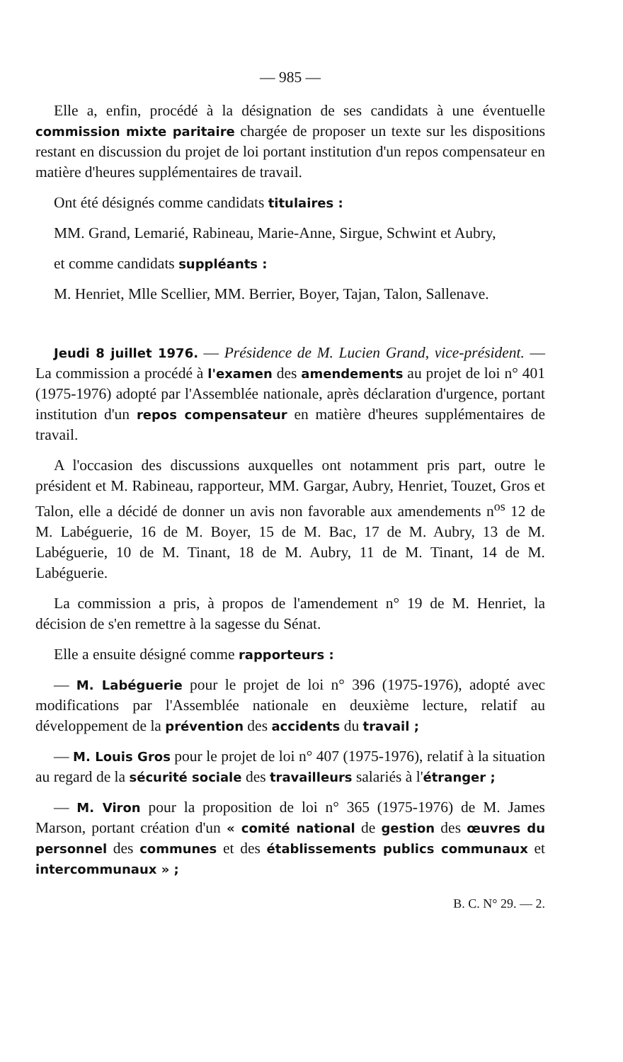— 985 —
Elle a, enfin, procédé à la désignation de ses candidats à une éventuelle commission mixte paritaire chargée de proposer un texte sur les dispositions restant en discussion du projet de loi portant institution d'un repos compensateur en matière d'heures supplémentaires de travail.
Ont été désignés comme candidats titulaires :
MM. Grand, Lemarié, Rabineau, Marie-Anne, Sirgue, Schwint et Aubry,
et comme candidats suppléants :
M. Henriet, Mlle Scellier, MM. Berrier, Boyer, Tajan, Talon, Sallenave.
Jeudi 8 juillet 1976. — Présidence de M. Lucien Grand, vice-président. — La commission a procédé à l'examen des amendements au projet de loi n° 401 (1975-1976) adopté par l'Assemblée nationale, après déclaration d'urgence, portant institution d'un repos compensateur en matière d'heures supplémentaires de travail.
A l'occasion des discussions auxquelles ont notamment pris part, outre le président et M. Rabineau, rapporteur, MM. Gargar, Aubry, Henriet, Touzet, Gros et Talon, elle a décidé de donner un avis non favorable aux amendements n<sup>os</sup> 12 de M. Labéguerie, 16 de M. Boyer, 15 de M. Bac, 17 de M. Aubry, 13 de M. Labéguerie, 10 de M. Tinant, 18 de M. Aubry, 11 de M. Tinant, 14 de M. Labéguerie.
La commission a pris, à propos de l'amendement n° 19 de M. Henriet, la décision de s'en remettre à la sagesse du Sénat.
Elle a ensuite désigné comme rapporteurs :
— M. Labéguerie pour le projet de loi n° 396 (1975-1976), adopté avec modifications par l'Assemblée nationale en deuxième lecture, relatif au développement de la prévention des accidents du travail ;
— M. Louis Gros pour le projet de loi n° 407 (1975-1976), relatif à la situation au regard de la sécurité sociale des travailleurs salariés à l'étranger ;
— M. Viron pour la proposition de loi n° 365 (1975-1976) de M. James Marson, portant création d'un « comité national de gestion des œuvres du personnel des communes et des établissements publics communaux et intercommunaux » ;
B. C. N° 29. — 2.